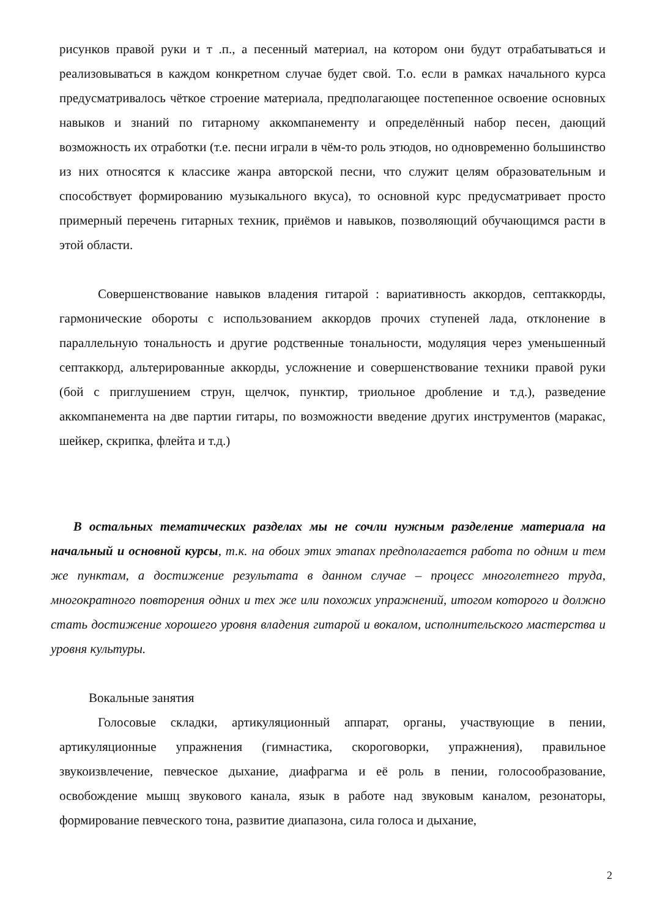рисунков правой руки и т .п., а песенный материал, на котором они будут отрабатываться и реализовываться в каждом конкретном случае будет свой. Т.о. если в рамках начального курса предусматривалось чёткое строение материала, предполагающее постепенное освоение основных навыков и знаний по гитарному аккомпанементу и определённый набор песен, дающий возможность их отработки (т.е. песни играли в чём-то роль этюдов, но одновременно большинство из них относятся к классике жанра авторской песни, что служит целям образовательным и способствует формированию музыкального вкуса), то основной курс предусматривает просто примерный перечень гитарных техник, приёмов и навыков, позволяющий обучающимся расти в этой области.
Совершенствование навыков владения гитарой : вариативность аккордов, септаккорды, гармонические обороты с использованием аккордов прочих ступеней лада, отклонение в параллельную тональность и другие родственные тональности, модуляция через уменьшенный септаккорд, альтерированные аккорды, усложнение и совершенствование техники правой руки (бой с приглушением струн, щелчок, пунктир, триольное дробление и т.д.), разведение аккомпанемента на две партии гитары, по возможности введение других инструментов (маракас, шейкер, скрипка, флейта и т.д.)
В остальных тематических разделах мы не сочли нужным разделение материала на начальный и основной курсы, т.к. на обоих этих этапах предполагается работа по одним и тем же пунктам, а достижение результата в данном случае – процесс многолетнего труда, многократного повторения одних и тех же или похожих упражнений, итогом которого и должно стать достижение хорошего уровня владения гитарой и вокалом, исполнительского мастерства и уровня культуры.
Вокальные занятия
Голосовые складки, артикуляционный аппарат, органы, участвующие в пении, артикуляционные упражнения (гимнастика, скороговорки, упражнения), правильное звукоизвлечение, певческое дыхание, диафрагма и её роль в пении, голосообразование, освобождение мышц звукового канала, язык в работе над звуковым каналом, резонаторы, формирование певческого тона, развитие диапазона, сила голоса и дыхание,
2